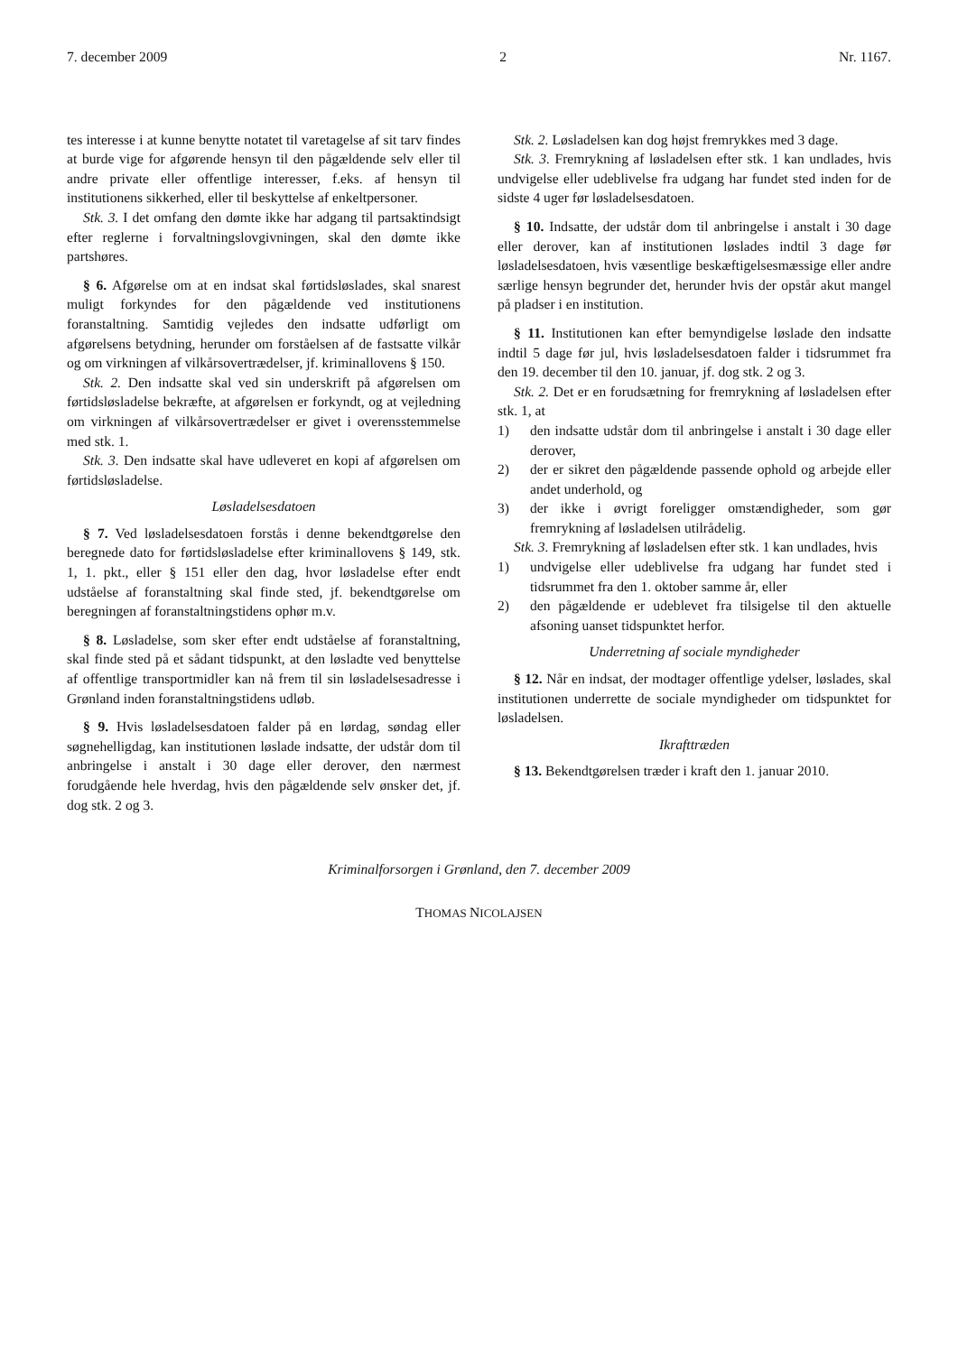7. december 2009 2 Nr. 1167.
tes interesse i at kunne benytte notatet til varetagelse af sit tarv findes at burde vige for afgørende hensyn til den pågældende selv eller til andre private eller offentlige interesser, f.eks. af hensyn til institutionens sikkerhed, eller til beskyttelse af enkeltpersoner.
Stk. 3. I det omfang den dømte ikke har adgang til partsaktindsigt efter reglerne i forvaltningslovgivningen, skal den dømte ikke partshøres.
§ 6. Afgørelse om at en indsat skal førtidsløslades, skal snarest muligt forkyndes for den pågældende ved institutionens foranstaltning. Samtidig vejledes den indsatte udførligt om afgørelsens betydning, herunder om forståelsen af de fastsatte vilkår og om virkningen af vilkårsovertrædelser, jf. kriminallovens § 150.
Stk. 2. Den indsatte skal ved sin underskrift på afgørelsen om førtidsløsladelse bekræfte, at afgørelsen er forkyndt, og at vejledning om virkningen af vilkårsovertrædelser er givet i overensstemmelse med stk. 1.
Stk. 3. Den indsatte skal have udleveret en kopi af afgørelsen om førtidsløsladelse.
Løsladelsesdatoen
§ 7. Ved løsladelsesdatoen forstås i denne bekendtgørelse den beregnede dato for førtidsløsladelse efter kriminallovens § 149, stk. 1, 1. pkt., eller § 151 eller den dag, hvor løsladelse efter endt udståelse af foranstaltning skal finde sted, jf. bekendtgørelse om beregningen af foranstaltningstidens ophør m.v.
§ 8. Løsladelse, som sker efter endt udståelse af foranstaltning, skal finde sted på et sådant tidspunkt, at den løsladte ved benyttelse af offentlige transportmidler kan nå frem til sin løsladelsesadresse i Grønland inden foranstaltningstidens udløb.
§ 9. Hvis løsladelsesdatoen falder på en lørdag, søndag eller søgnehelligdag, kan institutionen løslade indsatte, der udstår dom til anbringelse i anstalt i 30 dage eller derover, den nærmest forudgående hele hverdag, hvis den pågældende selv ønsker det, jf. dog stk. 2 og 3.
Stk. 2. Løsladelsen kan dog højst fremrykkes med 3 dage.
Stk. 3. Fremrykning af løsladelsen efter stk. 1 kan undlades, hvis undvigelse eller udeblivelse fra udgang har fundet sted inden for de sidste 4 uger før løsladelsesdatoen.
§ 10. Indsatte, der udstår dom til anbringelse i anstalt i 30 dage eller derover, kan af institutionen løslades indtil 3 dage før løsladelsesdatoen, hvis væsentlige beskæftigelsesmæssige eller andre særlige hensyn begrunder det, herunder hvis der opstår akut mangel på pladser i en institution.
§ 11. Institutionen kan efter bemyndigelse løslade den indsatte indtil 5 dage før jul, hvis løsladelsesdatoen falder i tidsrummet fra den 19. december til den 10. januar, jf. dog stk. 2 og 3.
Stk. 2. Det er en forudsætning for fremrykning af løsladelsen efter stk. 1, at
1) den indsatte udstår dom til anbringelse i anstalt i 30 dage eller derover,
2) der er sikret den pågældende passende ophold og arbejde eller andet underhold, og
3) der ikke i øvrigt foreligger omstændigheder, som gør fremrykning af løsladelsen utilrådelig.
Stk. 3. Fremrykning af løsladelsen efter stk. 1 kan undlades, hvis
1) undvigelse eller udeblivelse fra udgang har fundet sted i tidsrummet fra den 1. oktober samme år, eller
2) den pågældende er udeblevet fra tilsigelse til den aktuelle afsoning uanset tidspunktet herfor.
Underretning af sociale myndigheder
§ 12. Når en indsat, der modtager offentlige ydelser, løslades, skal institutionen underrette de sociale myndigheder om tidspunktet for løsladelsen.
Ikrafttræden
§ 13. Bekendtgørelsen træder i kraft den 1. januar 2010.
Kriminalforsorgen i Grønland, den 7. december 2009
THOMAS NICOLAJSEN